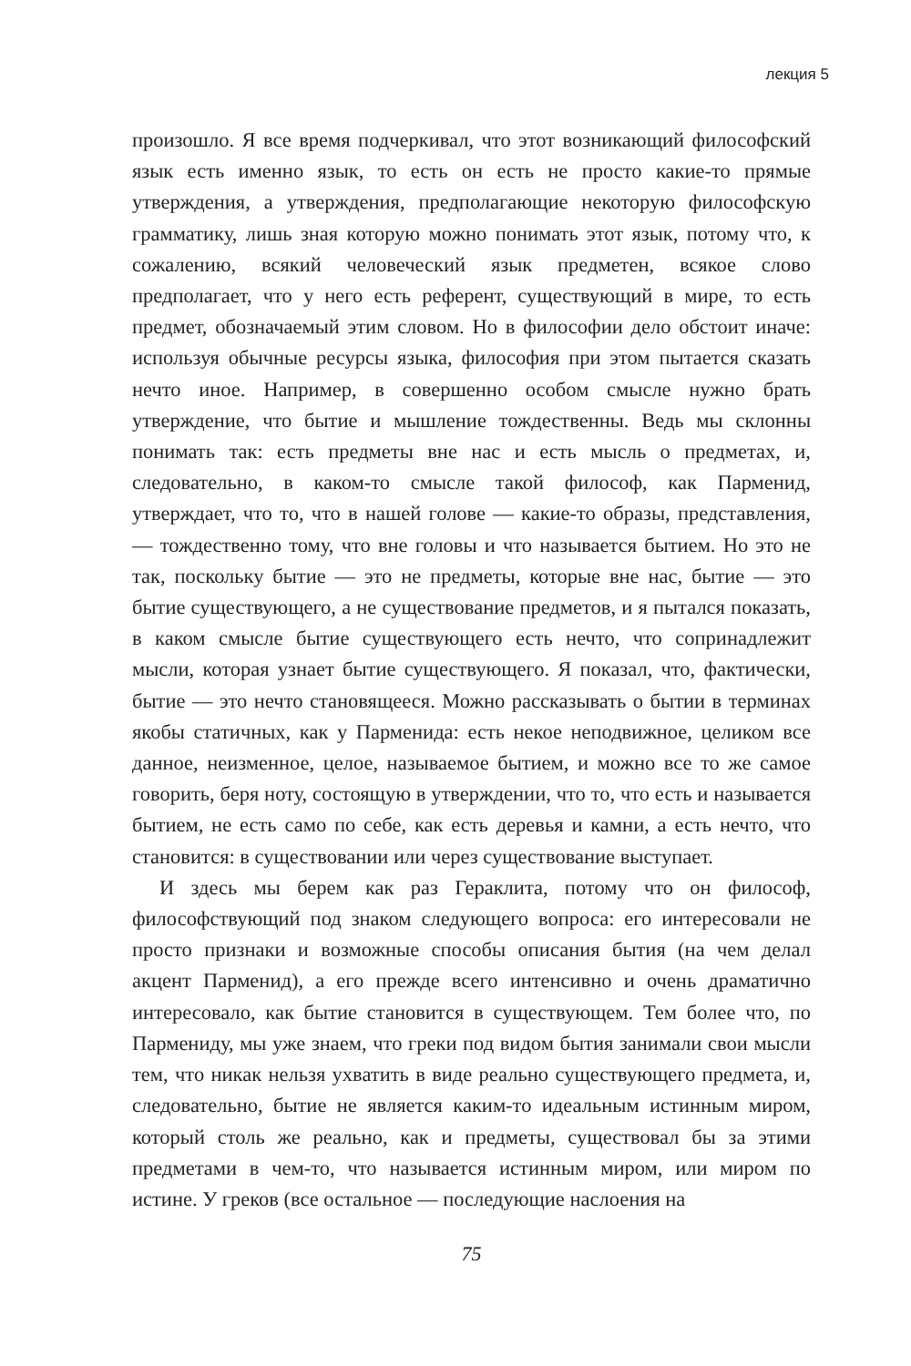лекция 5
произошло. Я все время подчеркивал, что этот возникающий философский язык есть именно язык, то есть он есть не просто какие-то прямые утверждения, а утверждения, предполагающие некоторую философскую грамматику, лишь зная которую можно понимать этот язык, потому что, к сожалению, всякий человеческий язык предметен, всякое слово предполагает, что у него есть референт, существующий в мире, то есть предмет, обозначаемый этим словом. Но в философии дело обстоит иначе: используя обычные ресурсы языка, философия при этом пытается сказать нечто иное. Например, в совершенно особом смысле нужно брать утверждение, что бытие и мышление тождественны. Ведь мы склонны понимать так: есть предметы вне нас и есть мысль о предметах, и, следовательно, в каком-то смысле такой философ, как Парменид, утверждает, что то, что в нашей голове — какие-то образы, представления, — тождественно тому, что вне головы и что называется бытием. Но это не так, поскольку бытие — это не предметы, которые вне нас, бытие — это бытие существующего, а не существование предметов, и я пытался показать, в каком смысле бытие существующего есть нечто, что сопринадлежит мысли, которая узнает бытие существующего. Я показал, что, фактически, бытие — это нечто становящееся. Можно рассказывать о бытии в терминах якобы статичных, как у Парменида: есть некое неподвижное, целиком все данное, неизменное, целое, называемое бытием, и можно все то же самое говорить, беря ноту, состоящую в утверждении, что то, что есть и называется бытием, не есть само по себе, как есть деревья и камни, а есть нечто, что становится: в существовании или через существование выступает.
И здесь мы берем как раз Гераклита, потому что он философ, философствующий под знаком следующего вопроса: его интересовали не просто признаки и возможные способы описания бытия (на чем делал акцент Парменид), а его прежде всего интенсивно и очень драматично интересовало, как бытие становится в существующем. Тем более что, по Пармениду, мы уже знаем, что греки под видом бытия занимали свои мысли тем, что никак нельзя ухватить в виде реально существующего предмета, и, следовательно, бытие не является каким-то идеальным истинным миром, который столь же реально, как и предметы, существовал бы за этими предметами в чем-то, что называется истинным миром, или миром по истине. У греков (все остальное — последующие наслоения на
75